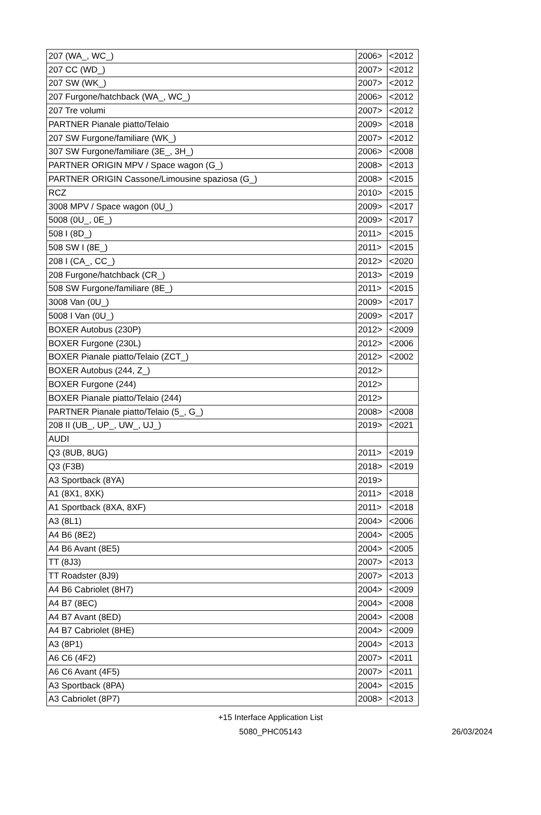| 207 (WA_, WC_) | 2006> | <2012 |
| 207 CC (WD_) | 2007> | <2012 |
| 207 SW (WK_) | 2007> | <2012 |
| 207 Furgone/hatchback (WA_, WC_) | 2006> | <2012 |
| 207 Tre volumi | 2007> | <2012 |
| PARTNER Pianale piatto/Telaio | 2009> | <2018 |
| 207 SW Furgone/familiare (WK_) | 2007> | <2012 |
| 307 SW Furgone/familiare (3E_, 3H_) | 2006> | <2008 |
| PARTNER ORIGIN MPV / Space wagon (G_) | 2008> | <2013 |
| PARTNER ORIGIN Cassone/Limousine spaziosa (G_) | 2008> | <2015 |
| RCZ | 2010> | <2015 |
| 3008 MPV / Space wagon (0U_) | 2009> | <2017 |
| 5008 (0U_, 0E_) | 2009> | <2017 |
| 508 I (8D_) | 2011> | <2015 |
| 508 SW I (8E_) | 2011> | <2015 |
| 208 I (CA_, CC_) | 2012> | <2020 |
| 208 Furgone/hatchback (CR_) | 2013> | <2019 |
| 508 SW Furgone/familiare (8E_) | 2011> | <2015 |
| 3008 Van (0U_) | 2009> | <2017 |
| 5008 I Van (0U_) | 2009> | <2017 |
| BOXER Autobus (230P) | 2012> | <2009 |
| BOXER Furgone (230L) | 2012> | <2006 |
| BOXER Pianale piatto/Telaio (ZCT_) | 2012> | <2002 |
| BOXER Autobus (244, Z_) | 2012> | |
| BOXER Furgone (244) | 2012> | |
| BOXER Pianale piatto/Telaio (244) | 2012> | |
| PARTNER Pianale piatto/Telaio (5_, G_) | 2008> | <2008 |
| 208 II (UB_, UP_, UW_, UJ_) | 2019> | <2021 |
| AUDI | | |
| Q3 (8UB, 8UG) | 2011> | <2019 |
| Q3 (F3B) | 2018> | <2019 |
| A3 Sportback (8YA) | 2019> | |
| A1 (8X1, 8XK) | 2011> | <2018 |
| A1 Sportback (8XA, 8XF) | 2011> | <2018 |
| A3 (8L1) | 2004> | <2006 |
| A4 B6 (8E2) | 2004> | <2005 |
| A4 B6 Avant (8E5) | 2004> | <2005 |
| TT (8J3) | 2007> | <2013 |
| TT Roadster (8J9) | 2007> | <2013 |
| A4 B6 Cabriolet (8H7) | 2004> | <2009 |
| A4 B7 (8EC) | 2004> | <2008 |
| A4 B7 Avant (8ED) | 2004> | <2008 |
| A4 B7 Cabriolet (8HE) | 2004> | <2009 |
| A3 (8P1) | 2004> | <2013 |
| A6 C6 (4F2) | 2007> | <2011 |
| A6 C6 Avant (4F5) | 2007> | <2011 |
| A3 Sportback (8PA) | 2004> | <2015 |
| A3 Cabriolet (8P7) | 2008> | <2013 |
+15 Interface Application List
5080_PHC05143
26/03/2024